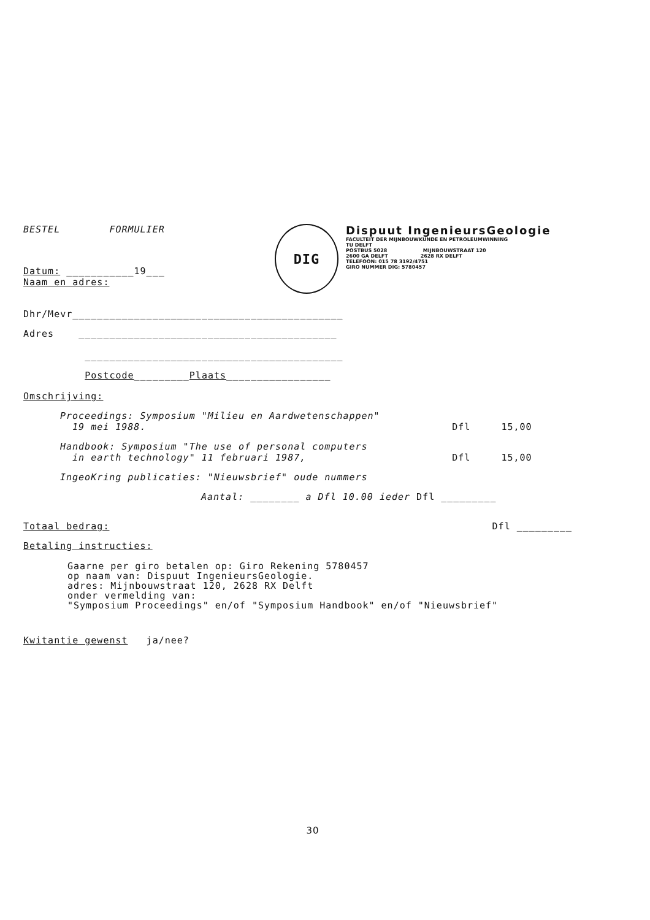BESTEL FORMULIER
Datum: ___________19___
Naam en adres:
DIG
Dispuut IngenieursGeologie
FACULTEIT DER MIJNBOUWKUNDE EN PETROLEUMWINNING
TU DELFT
POSTBUS 5028 MIJNBOUWSTRAAT 120
2600 GA DELFT 2628 RX DELFT
TELEFOON: 015 78 3192/4751
GIRO NUMMER DIG: 5780457
Dhr/Mevr____________________________________________
Adres __________________________________________
__________________________________________
Postcode_________Plaats_________________
Omschrijving:
Proceedings: Symposium "Milieu en Aardwetenschappen"
19 mei 1988. Dfl 15,00
Handbook: Symposium "The use of personal computers
in earth technology" 11 februari 1987, Dfl 15,00
IngeoKring publicaties: "Nieuwsbrief" oude nummers
Aantal: ________ a Dfl 10.00 ieder Dfl _________
Totaal bedrag: Dfl _________
Betaling instructies:
Gaarne per giro betalen op: Giro Rekening 5780457
op naam van: Dispuut IngenieursGeologie.
adres: Mijnbouwstraat 120, 2628 RX Delft
onder vermelding van:
"Symposium Proceedings" en/of "Symposium Handbook" en/of "Nieuwsbrief"
Kwitantie gewenst ja/nee?
30